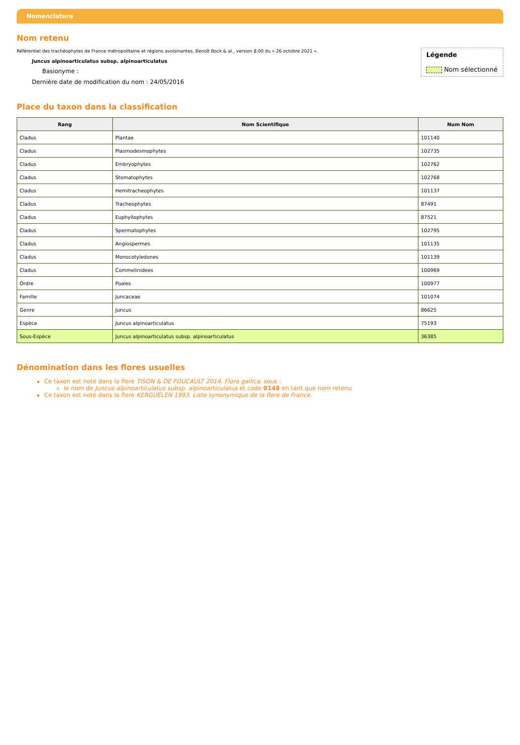Nomenclature
Nom retenu
Légende
Nom sélectionné
Référentiel des trachéophytes de France métropolitaine et régions avoisinantes, Benoît Bock & al., version 8.00 du « 26 octobre 2021 ».
Juncus alpinoarticulatus subsp. alpinoarticulatus
Basionyme :
Dernière date de modification du nom : 24/05/2016
Place du taxon dans la classification
| Rang | Nom Scientifique | Num Nom |
| --- | --- | --- |
| Cladus | Plantae | 101140 |
| Cladus | Plasmodesmophytes | 102735 |
| Cladus | Embryophytes | 102762 |
| Cladus | Stomatophytes | 102768 |
| Cladus | Hemitracheophytes | 101137 |
| Cladus | Tracheophytes | 87491 |
| Cladus | Euphyllophytes | 87521 |
| Cladus | Spermatophytes | 102795 |
| Cladus | Angiospermes | 101135 |
| Cladus | Monocotyledones | 101139 |
| Cladus | Commelinidees | 100969 |
| Ordre | Poales | 100977 |
| Famille | Juncaceae | 101074 |
| Genre | Juncus | 86625 |
| Espèce | Juncus alpinoarticulatus | 75193 |
| Sous-Espèce | Juncus alpinoarticulatus subsp. alpinoarticulatus | 36385 |
Dénomination dans les flores usuelles
Ce taxon est noté dans la flore TISON & DE FOUCAULT 2014. Flora gallica. sous :
le nom de Juncus alpinoarticulatus subsp. alpinoarticulatus et code 0148 en tant que nom retenu
Ce taxon est noté dans la flore KERGUÉLEN 1993. Liste synonymique de la flore de France.